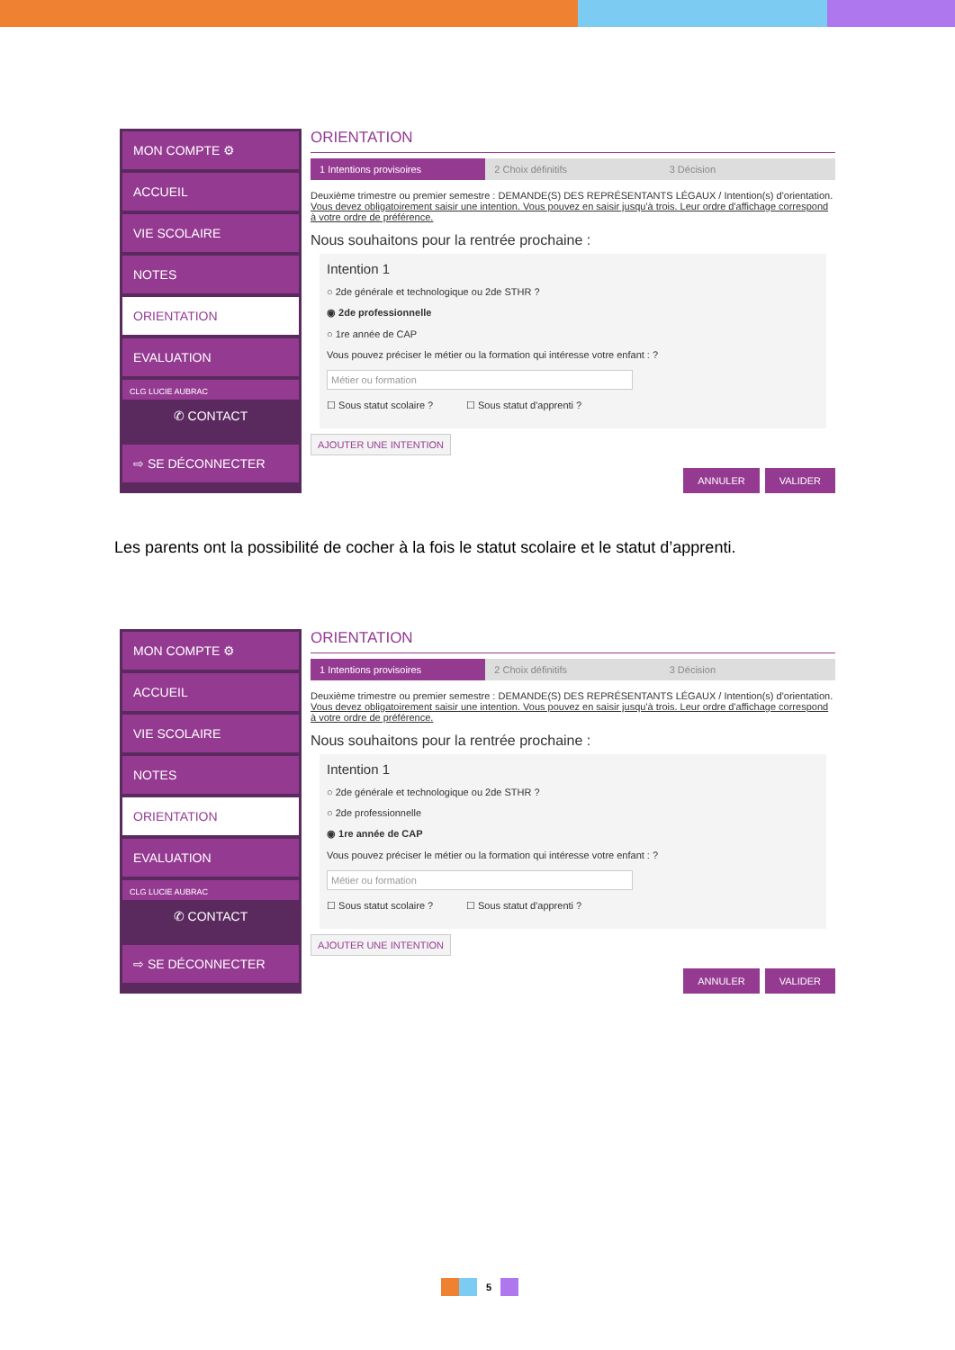MON COMPTE ⚙
ACCUEIL
VIE SCOLAIRE
NOTES
ORIENTATION
EVALUATION
CLG LUCIE AUBRAC
✆ CONTACT
⇨ SE DÉCONNECTER
ORIENTATION
1 Intentions provisoires 2 Choix définitifs 3 Décision
Deuxième trimestre ou premier semestre : DEMANDE(S) DES REPRÉSENTANTS LÉGAUX / Intention(s) d'orientation.
Vous devez obligatoirement saisir une intention. Vous pouvez en saisir jusqu'à trois. Leur ordre d'affichage correspond à votre ordre de préférence.
Nous souhaitons pour la rentrée prochaine :
Intention 1
○ 2de générale et technologique ou 2de STHR ?
◉ 2de professionnelle
○ 1re année de CAP
Vous pouvez préciser le métier ou la formation qui intéresse votre enfant : ?
Métier ou formation
☐ Sous statut scolaire ? ☐ Sous statut d'apprenti ?
AJOUTER UNE INTENTION
ANNULER VALIDER
Les parents ont la possibilité de cocher à la fois le statut scolaire et le statut d’apprenti.
MON COMPTE ⚙
ACCUEIL
VIE SCOLAIRE
NOTES
ORIENTATION
EVALUATION
CLG LUCIE AUBRAC
✆ CONTACT
⇨ SE DÉCONNECTER
ORIENTATION
1 Intentions provisoires 2 Choix définitifs 3 Décision
Deuxième trimestre ou premier semestre : DEMANDE(S) DES REPRÉSENTANTS LÉGAUX / Intention(s) d'orientation.
Vous devez obligatoirement saisir une intention. Vous pouvez en saisir jusqu'à trois. Leur ordre d'affichage correspond à votre ordre de préférence.
Nous souhaitons pour la rentrée prochaine :
Intention 1
○ 2de générale et technologique ou 2de STHR ?
○ 2de professionnelle
◉ 1re année de CAP
Vous pouvez préciser le métier ou la formation qui intéresse votre enfant : ?
Métier ou formation
☐ Sous statut scolaire ? ☐ Sous statut d'apprenti ?
AJOUTER UNE INTENTION
ANNULER VALIDER
5